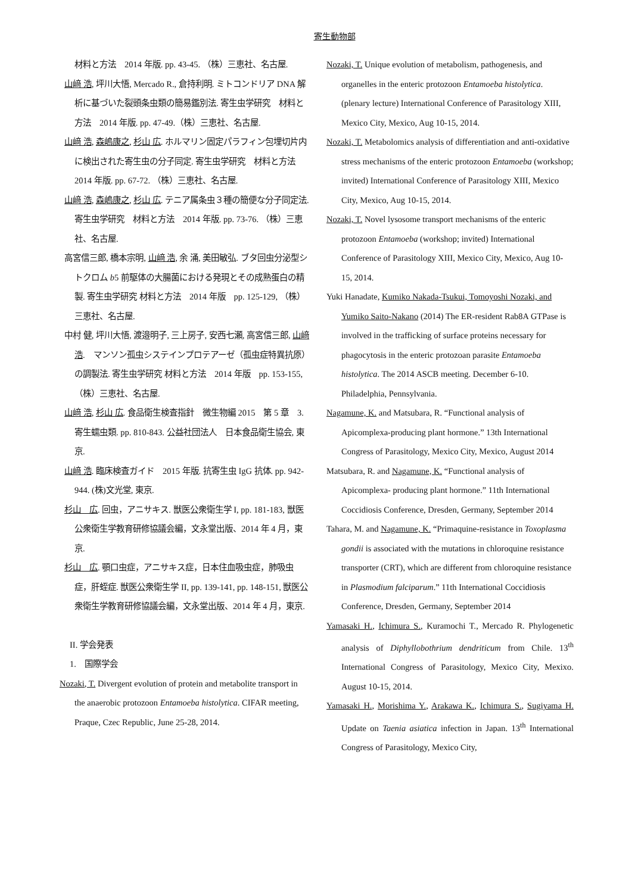寄生動物部
材料と方法　2014 年版. pp. 43-45. （株）三恵社、名古屋.
山﨑 浩, 坪川大悟, Mercado R., 倉持利明. ミトコンドリア DNA 解析に基づいた裂頭条虫類の簡易鑑別法. 寄生虫学研究　材料と方法　2014 年版. pp. 47-49.（株）三恵社、名古屋.
山﨑 浩, 森嶋康之, 杉山 広. ホルマリン固定パラフィン包埋切片内に検出された寄生虫の分子同定. 寄生虫学研究　材料と方法　2014 年版. pp. 67-72. （株）三恵社、名古屋.
山﨑 浩, 森嶋康之, 杉山 広. テニア属条虫３種の簡便な分子同定法. 寄生虫学研究　材料と方法　2014 年版. pp. 73-76. （株）三恵社、名古屋.
高宮信三郎, 橋本宗明, 山﨑 浩, 余 涌, 美田敏弘. ブタ回虫分泌型シトクロム b5 前駆体の大腸菌における発現とその成熟蛋白の精製. 寄生虫学研究 材料と方法　2014 年版　pp. 125-129, （株）三恵社、名古屋.
中村 健, 坪川大悟, 渡邉明子, 三上房子, 安西七瀬, 高宮信三郎, 山﨑 浩.　マンソン孤虫システインプロテアーゼ（孤虫症特異抗原）の調製法. 寄生虫学研究 材料と方法　2014 年版　pp. 153-155, （株）三恵社、名古屋.
山﨑 浩, 杉山 広. 食品衛生検査指針　微生物編 2015　第 5 章　3.　寄生蠕虫類. pp. 810-843. 公益社団法人　日本食品衛生協会, 東京.
山﨑 浩. 臨床検査ガイド　2015 年版. 抗寄生虫 IgG 抗体. pp. 942-944. (株)文光堂, 東京.
杉山　広. 回虫，アニサキス. 獣医公衆衛生学 I, pp. 181-183, 獣医公衆衛生学教育研修協議会編，文永堂出版、2014 年 4 月，東京.
杉山　広. 顎口虫症，アニサキス症，日本住血吸虫症，肺吸虫症，肝蛭症. 獣医公衆衛生学 II, pp. 139-141, pp. 148-151, 獣医公衆衛生学教育研修協議会編，文永堂出版、2014 年 4 月，東京.
II. 学会発表
1.　国際学会
Nozaki, T. Divergent evolution of protein and metabolite transport in the anaerobic protozoon Entamoeba histolytica. CIFAR meeting, Praque, Czec Republic, June 25-28, 2014.
Nozaki, T. Unique evolution of metabolism, pathogenesis, and organelles in the enteric protozoon Entamoeba histolytica. (plenary lecture) International Conference of Parasitology XIII, Mexico City, Mexico, Aug 10-15, 2014.
Nozaki, T. Metabolomics analysis of differentiation and anti-oxidative stress mechanisms of the enteric protozoon Entamoeba (workshop; invited) International Conference of Parasitology XIII, Mexico City, Mexico, Aug 10-15, 2014.
Nozaki, T. Novel lysosome transport mechanisms of the enteric protozoon Entamoeba (workshop; invited) International Conference of Parasitology XIII, Mexico City, Mexico, Aug 10-15, 2014.
Yuki Hanadate, Kumiko Nakada-Tsukui, Tomoyoshi Nozaki, and Yumiko Saito-Nakano (2014) The ER-resident Rab8A GTPase is involved in the trafficking of surface proteins necessary for phagocytosis in the enteric protozoan parasite Entamoeba histolytica. The 2014 ASCB meeting. December 6-10. Philadelphia, Pennsylvania.
Nagamune, K. and Matsubara, R. “Functional analysis of Apicomplexa-producing plant hormone.” 13th International Congress of Parasitology, Mexico City, Mexico, August 2014
Matsubara, R. and Nagamune, K. “Functional analysis of Apicomplexa- producing plant hormone.” 11th International Coccidiosis Conference, Dresden, Germany, September 2014
Tahara, M. and Nagamune, K. “Primaquine-resistance in Toxoplasma gondii is associated with the mutations in chloroquine resistance transporter (CRT), which are different from chloroquine resistance in Plasmodium falciparum.” 11th International Coccidiosis Conference, Dresden, Germany, September 2014
Yamasaki H., Ichimura S., Kuramochi T., Mercado R. Phylogenetic analysis of Diphyllobothrium dendriticum from Chile. 13<sup>th</sup> International Congress of Parasitology, Mexico City, Mexixo. August 10-15, 2014.
Yamasaki H., Morishima Y., Arakawa K., Ichimura S., Sugiyama H. Update on Taenia asiatica infection in Japan. 13<sup>th</sup> International Congress of Parasitology, Mexico City,